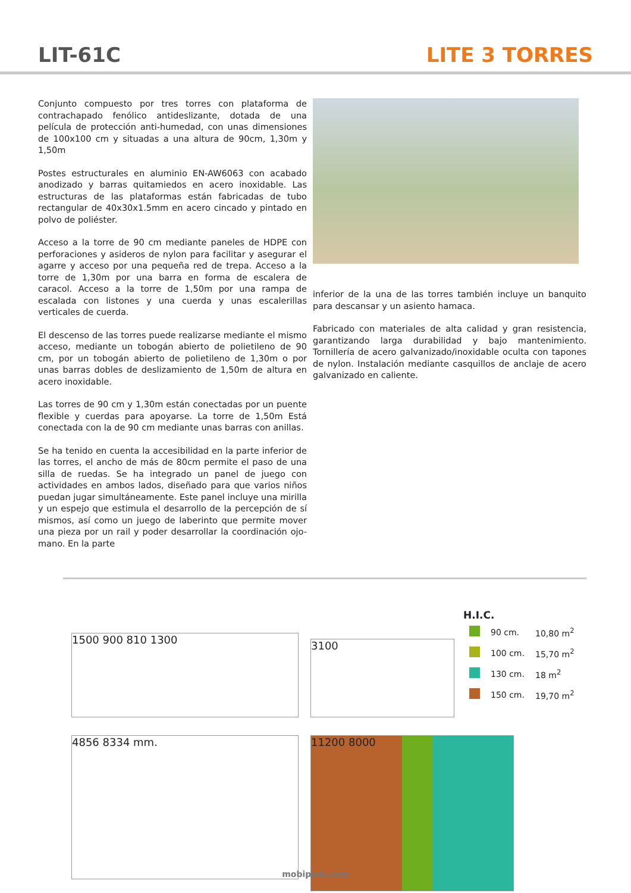LIT-61C LITE 3 TORRES
Conjunto compuesto por tres torres con plataforma de contrachapado fenólico antideslizante, dotada de una película de protección anti-humedad, con unas dimensiones de 100x100 cm y situadas a una altura de 90cm, 1,30m y 1,50m
Postes estructurales en aluminio EN-AW6063 con acabado anodizado y barras quitamiedos en acero inoxidable. Las estructuras de las plataformas están fabricadas de tubo rectangular de 40x30x1.5mm en acero cincado y pintado en polvo de poliéster.
Acceso a la torre de 90 cm mediante paneles de HDPE con perforaciones y asideros de nylon para facilitar y asegurar el agarre y acceso por una pequeña red de trepa. Acceso a la torre de 1,30m por una barra en forma de escalera de caracol. Acceso a la torre de 1,50m por una rampa de escalada con listones y una cuerda y unas escalerillas verticales de cuerda.
El descenso de las torres puede realizarse mediante el mismo acceso, mediante un tobogán abierto de polietileno de 90 cm, por un tobogán abierto de polietileno de 1,30m o por unas barras dobles de deslizamiento de 1,50m de altura en acero inoxidable.
Las torres de 90 cm y 1,30m están conectadas por un puente flexible y cuerdas para apoyarse. La torre de 1,50m Está conectada con la de 90 cm mediante unas barras con anillas.
Se ha tenido en cuenta la accesibilidad en la parte inferior de las torres, el ancho de más de 80cm permite el paso de una silla de ruedas. Se ha integrado un panel de juego con actividades en ambos lados, diseñado para que varios niños puedan jugar simultáneamente. Este panel incluye una mirilla y un espejo que estimula el desarrollo de la percepción de sí mismos, así como un juego de laberinto que permite mover una pieza por un rail y poder desarrollar la coordinación ojo-mano. En la parte
inferior de la una de las torres también incluye un banquito para descansar y un asiento hamaca.
Fabricado con materiales de alta calidad y gran resistencia, garantizando larga durabilidad y bajo mantenimiento. Tornillería de acero galvanizado/inoxidable oculta con tapones de nylon. Instalación mediante casquillos de anclaje de acero galvanizado en caliente.
1500 900 810 1300
4856 8334 mm.
3100
H.I.C.
| | 90 cm. | 10,80 m<sup>2</sup> |
| | 100 cm. | 15,70 m<sup>2</sup> |
| | 130 cm. | 18 m<sup>2</sup> |
| | 150 cm. | 19,70 m<sup>2</sup> |
11200 8000
mobipark.com